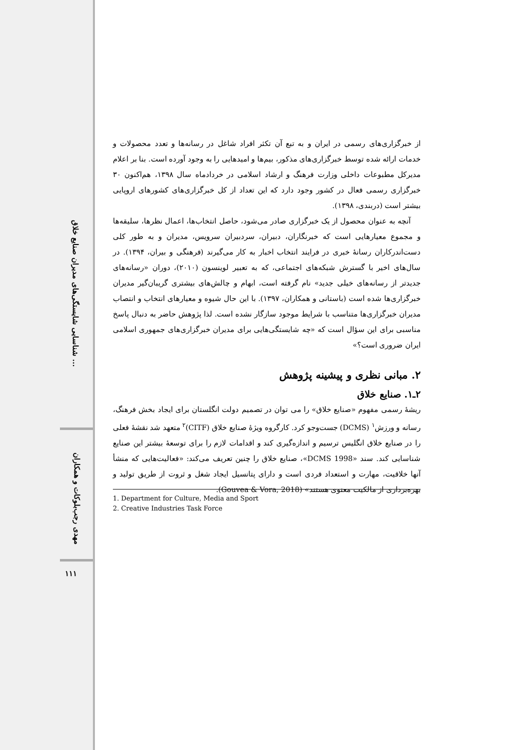شناسایی شایستگی‌های مدیران صنایع خلاق ...
مهدی رجب‌بلوکات و همکاران
۱۱۱
از خبرگزاری‌های رسمی در ایران و به تبع آن تکثر افراد شاغل در رسانه‌ها و تعدد محصولات و خدمات ارائه شده توسط خبرگزاری‌های مذکور، بیم‌ها و امیدهایی را به وجود آورده است. بنا بر اعلام مدیرکل مطبوعات داخلی وزارت فرهنگ و ارشاد اسلامی در خردادماه سال ۱۳۹۸، هم‌اکنون ۳۰ خبرگزاری رسمی فعال در کشور وجود دارد که این تعداد از کل خبرگزاری‌های کشورهای اروپایی بیشتر است (دربندی، ۱۳۹۸).
آنچه به عنوان محصول از یک خبرگزاری صادر می‌شود، حاصل انتخاب‌ها، اعمال نظرها، سلیقه‌ها و مجموع معیارهایی است که خبرنگاران، دبیران، سردبیران سرویس، مدیران و به طور کلی دست‌اندرکاران رسانهٔ خبری در فرایند انتخاب اخبار به کار می‌گیرند (فرهنگی و بیران، ۱۳۹۴). در سال‌های اخیر با گسترش شبکه‌های اجتماعی، که به تعبیر لوینسون (۲۰۱۰)، دوران «رسانه‌های جدیدتر از رسانه‌های خیلی جدید» نام گرفته است، ابهام و چالش‌های بیشتری گریبان‌گیر مدیران خبرگزاری‌ها شده است (باستانی و همکاران، ۱۳۹۷). با این حال شیوه و معیارهای انتخاب و انتصاب مدیران خبرگزاری‌ها متناسب با شرایط موجود سازگار نشده است. لذا پژوهش حاضر به دنبال پاسخ مناسبی برای این سؤال است که «چه شایستگی‌هایی برای مدیران خبرگزاری‌های جمهوری اسلامی ایران ضروری است؟»
۲. مبانی نظری و پیشینه پژوهش
۲ـ۱. صنایع خلاق
ریشهٔ رسمی مفهوم «صنایع خلاق» را می توان در تصمیم دولت انگلستان برای ایجاد بخش فرهنگ، رسانه و ورزش<sup>۱</sup> (DCMS) جست‌وجو کرد. کارگروه ویژهٔ صنایع خلاق (CITF)<sup>۲</sup> متعهد شد نقشهٔ فعلی را در صنایع خلاق انگلیس ترسیم و اندازه‌گیری کند و اقدامات لازم را برای توسعهٔ بیشتر این صنایع شناسایی کند. سند «DCMS 1998»، صنایع خلاق را چنین تعریف می‌کند: «فعالیت‌هایی که منشأ آنها خلاقیت، مهارت و استعداد فردی است و دارای پتانسیل ایجاد شغل و ثروت از طریق تولید و بهره‌برداری از مالکیت معنوی هستند» (Gouvea & Vora, 2018).
1. Department for Culture, Media and Sport
2. Creative Industries Task Force